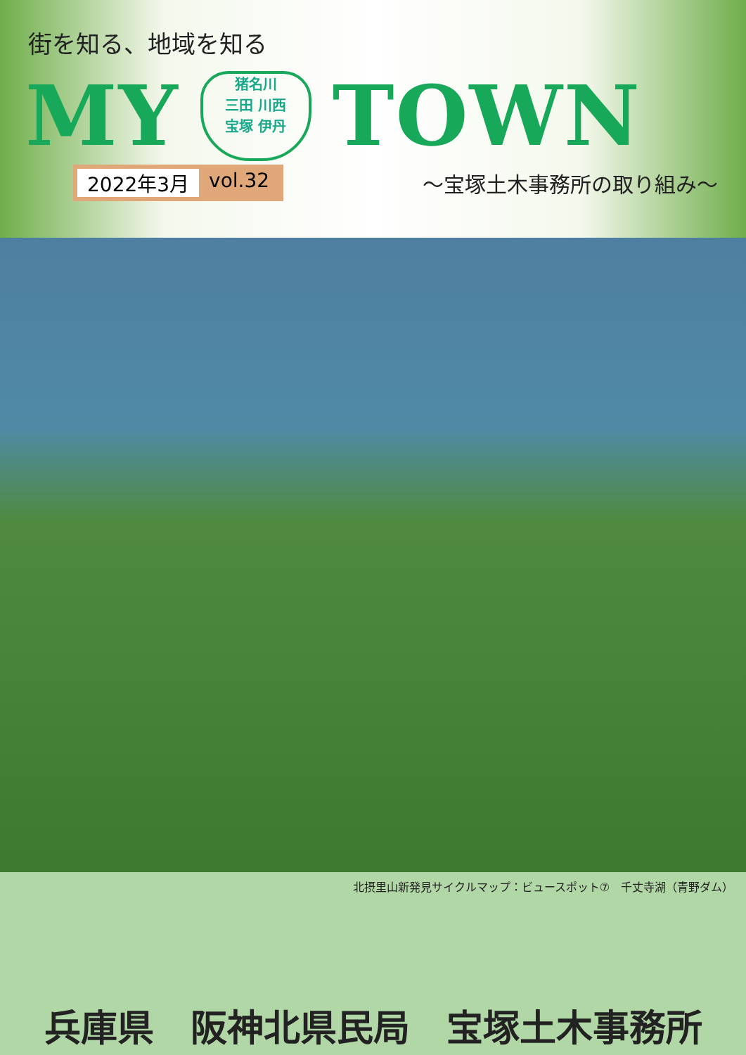街を知る、地域を知る
MY
猪名川
三田 川西
宝塚 伊丹
TOWN
2022年3月 vol.32
～宝塚土木事務所の取り組み～
北摂里山新発見サイクルマップ：ビュースポット⑦　千丈寺湖（青野ダム）
兵庫県　阪神北県民局　宝塚土木事務所